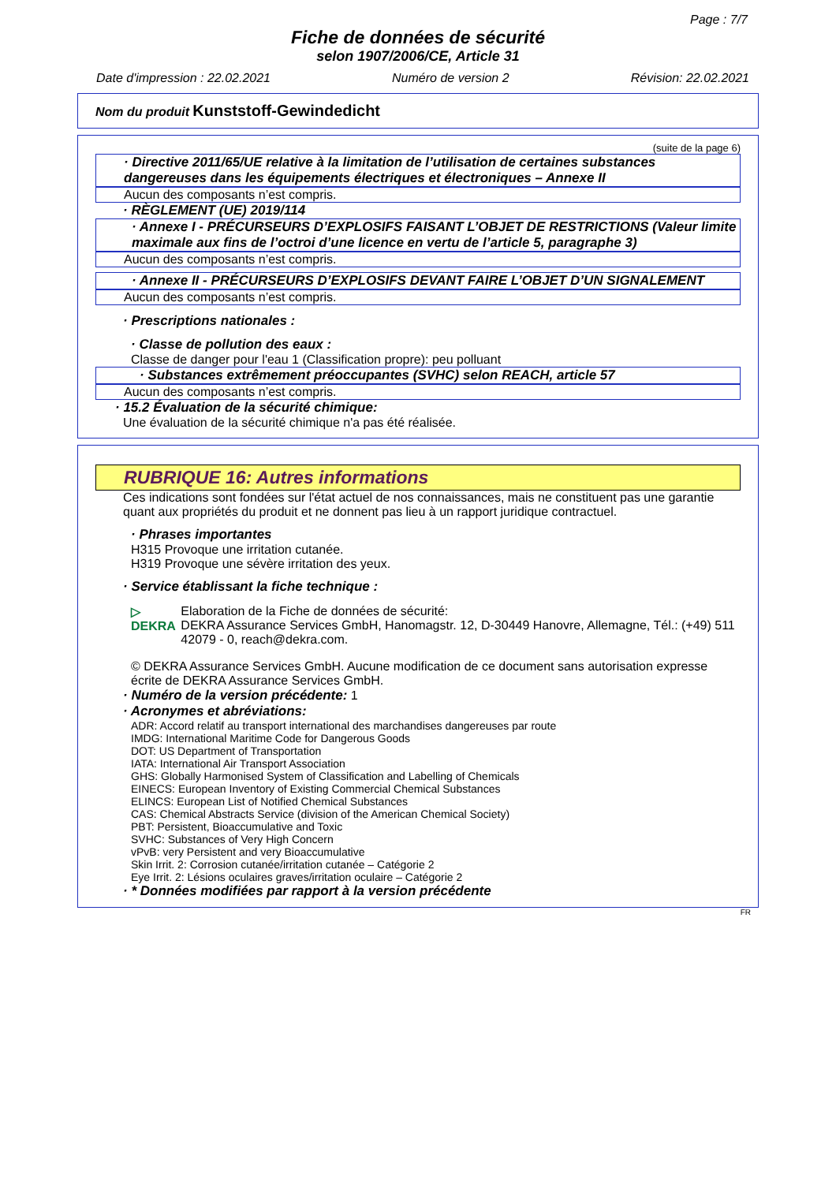Page : 7/7
Fiche de données de sécurité
selon 1907/2006/CE, Article 31
Date d'impression : 22.02.2021 Numéro de version 2 Révision: 22.02.2021
Nom du produit Kunststoff-Gewindedicht
(suite de la page 6)
· Directive 2011/65/UE relative à la limitation de l’utilisation de certaines substances dangereuses dans les équipements électriques et électroniques – Annexe II
Aucun des composants n’est compris.
· RÈGLEMENT (UE) 2019/114
· Annexe I - PRÉCURSEURS D’EXPLOSIFS FAISANT L’OBJET DE RESTRICTIONS (Valeur limite maximale aux fins de l’octroi d’une licence en vertu de l’article 5, paragraphe 3)
Aucun des composants n’est compris.
· Annexe II - PRÉCURSEURS D’EXPLOSIFS DEVANT FAIRE L’OBJET D’UN SIGNALEMENT
Aucun des composants n’est compris.
· Prescriptions nationales :
· Classe de pollution des eaux :
Classe de danger pour l'eau 1 (Classification propre): peu polluant
· Substances extrêmement préoccupantes (SVHC) selon REACH, article 57
Aucun des composants n’est compris.
· 15.2 Évaluation de la sécurité chimique:
Une évaluation de la sécurité chimique n'a pas été réalisée.
RUBRIQUE 16: Autres informations
Ces indications sont fondées sur l'état actuel de nos connaissances, mais ne constituent pas une garantie quant aux propriétés du produit et ne donnent pas lieu à un rapport juridique contractuel.
· Phrases importantes
H315 Provoque une irritation cutanée.
H319 Provoque une sévère irritation des yeux.
· Service établissant la fiche technique :
▷ DEKRA Elaboration de la Fiche de données de sécurité:
DEKRA Assurance Services GmbH, Hanomagstr. 12, D-30449 Hanovre, Allemagne, Tél.: (+49) 511 42079 - 0, reach@dekra.com.
© DEKRA Assurance Services GmbH. Aucune modification de ce document sans autorisation expresse écrite de DEKRA Assurance Services GmbH.
· Numéro de la version précédente: 1
· Acronymes et abréviations:
ADR: Accord relatif au transport international des marchandises dangereuses par route
IMDG: International Maritime Code for Dangerous Goods
DOT: US Department of Transportation
IATA: International Air Transport Association
GHS: Globally Harmonised System of Classification and Labelling of Chemicals
EINECS: European Inventory of Existing Commercial Chemical Substances
ELINCS: European List of Notified Chemical Substances
CAS: Chemical Abstracts Service (division of the American Chemical Society)
PBT: Persistent, Bioaccumulative and Toxic
SVHC: Substances of Very High Concern
vPvB: very Persistent and very Bioaccumulative
Skin Irrit. 2: Corrosion cutanée/irritation cutanée – Catégorie 2
Eye Irrit. 2: Lésions oculaires graves/irritation oculaire – Catégorie 2
· * Données modifiées par rapport à la version précédente
FR